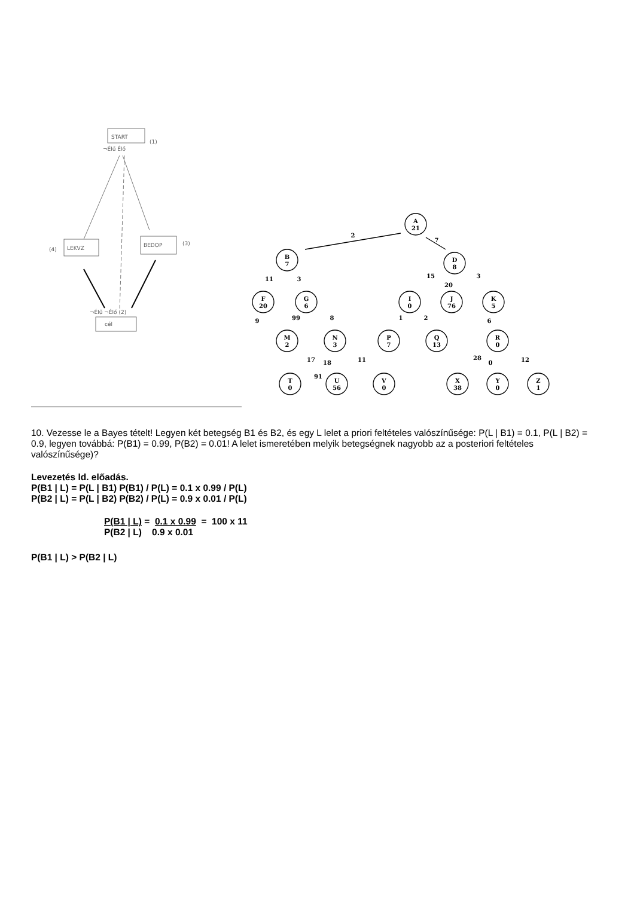START
(1)
¬Élű Élő
LEKVZ
(4)
BEDOP
(3)
cél
¬Élű ¬Élő (2)
A
21
B
7
D
8
F
20
G
6
I
0
J
76
K
5
M
2
N
3
P
7
Q
13
R
0
T
0
U
56
V
0
X
38
Y
0
Z
1
2
7
11
3
15
20
3
9
99
8
1
2
6
17
18
11
28
0
12
91
10. Vezesse le a Bayes tételt! Legyen két betegség B1 és B2, és egy L lelet a priori feltételes valószínűsége: P(L | B1) = 0.1, P(L | B2) = 0.9, legyen továbbá: P(B1) = 0.99, P(B2) = 0.01! A lelet ismeretében melyik betegségnek nagyobb az a posteriori feltételes valószínűsége)?
Levezetés ld. előadás.
P(B1 | L) = P(L | B1) P(B1) / P(L) = 0.1 x 0.99 / P(L)
P(B2 | L) = P(L | B2) P(B2) / P(L) = 0.9 x 0.01 / P(L)
P(B1 | L) = 0.1 x 0.99 = 100 x 11
P(B2 | L) 0.9 x 0.01
P(B1 | L) > P(B2 | L)